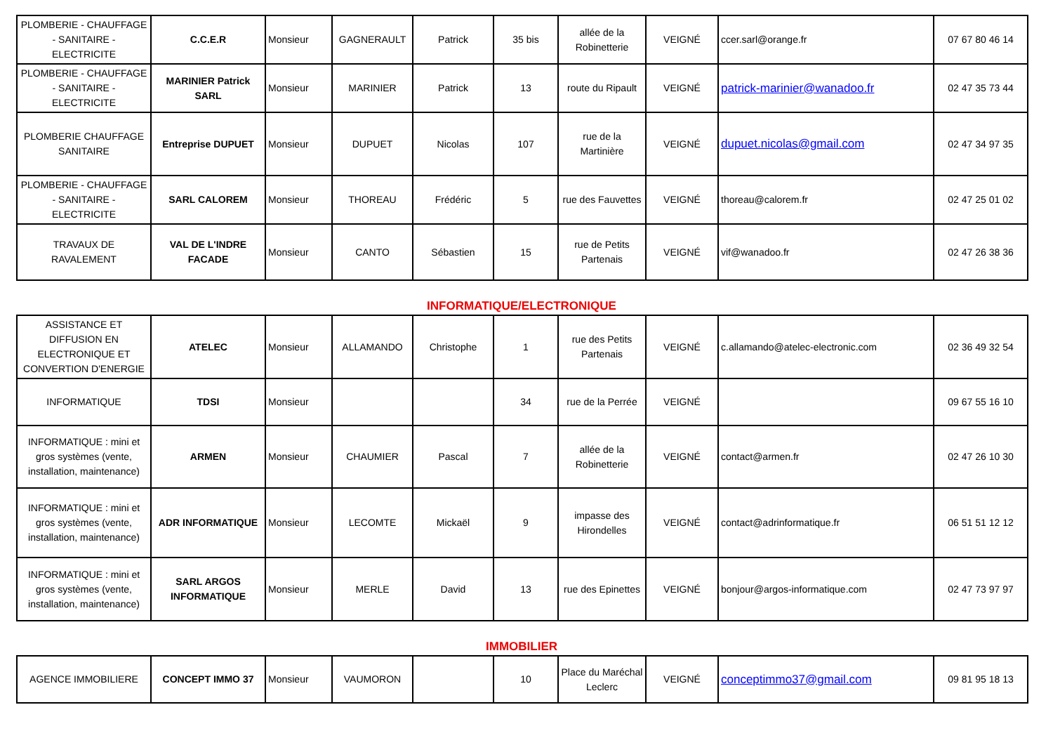| PLOMBERIE - CHAUFFAGE - SANITAIRE - ELECTRICITE | C.C.E.R | Monsieur | GAGNERAULT | Patrick | 35 bis | allée de la Robinetterie | VEIGNÉ | ccer.sarl@orange.fr | 07 67 80 46 14 |
| PLOMBERIE - CHAUFFAGE - SANITAIRE - ELECTRICITE | MARINIER Patrick SARL | Monsieur | MARINIER | Patrick | 13 | route du Ripault | VEIGNÉ | patrick-marinier@wanadoo.fr | 02 47 35 73 44 |
| PLOMBERIE CHAUFFAGE SANITAIRE | Entreprise DUPUET | Monsieur | DUPUET | Nicolas | 107 | rue de la Martinière | VEIGNÉ | dupuet.nicolas@gmail.com | 02 47 34 97 35 |
| PLOMBERIE - CHAUFFAGE - SANITAIRE - ELECTRICITE | SARL CALOREM | Monsieur | THOREAU | Frédéric | 5 | rue des Fauvettes | VEIGNÉ | thoreau@calorem.fr | 02 47 25 01 02 |
| TRAVAUX DE RAVALEMENT | VAL DE L'INDRE FACADE | Monsieur | CANTO | Sébastien | 15 | rue de Petits Partenais | VEIGNÉ | vif@wanadoo.fr | 02 47 26 38 36 |
INFORMATIQUE/ELECTRONIQUE
| ASSISTANCE ET DIFFUSION EN ELECTRONIQUE ET CONVERTION D'ENERGIE | ATELEC | Monsieur | ALLAMANDO | Christophe | 1 | rue des Petits Partenais | VEIGNÉ | c.allamando@atelec-electronic.com | 02 36 49 32 54 |
| INFORMATIQUE | TDSI | Monsieur | | | 34 | rue de la Perrée | VEIGNÉ | | 09 67 55 16 10 |
| INFORMATIQUE : mini et gros systèmes (vente, installation, maintenance) | ARMEN | Monsieur | CHAUMIER | Pascal | 7 | allée de la Robinetterie | VEIGNÉ | contact@armen.fr | 02 47 26 10 30 |
| INFORMATIQUE : mini et gros systèmes (vente, installation, maintenance) | ADR INFORMATIQUE | Monsieur | LECOMTE | Mickaël | 9 | impasse des Hirondelles | VEIGNÉ | contact@adrinformatique.fr | 06 51 51 12 12 |
| INFORMATIQUE : mini et gros systèmes (vente, installation, maintenance) | SARL ARGOS INFORMATIQUE | Monsieur | MERLE | David | 13 | rue des Epinettes | VEIGNÉ | bonjour@argos-informatique.com | 02 47 73 97 97 |
IMMOBILIER
| AGENCE IMMOBILIERE | CONCEPT IMMO 37 | Monsieur | VAUMORON | | 10 | Place du Maréchal Leclerc | VEIGNÉ | conceptimmo37@gmail.com | 09 81 95 18 13 |